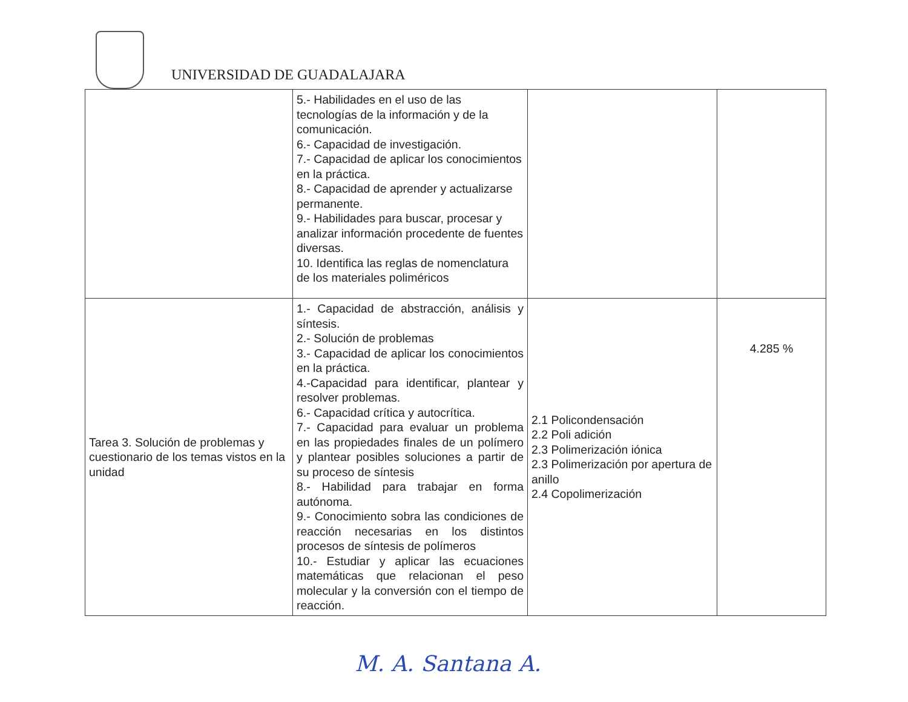UNIVERSIDAD DE GUADALAJARA
| | 5.- Habilidades en el uso de las tecnologías de la información y de la comunicación. 6.- Capacidad de investigación. 7.- Capacidad de aplicar los conocimientos en la práctica. 8.- Capacidad de aprender y actualizarse permanente. 9.- Habilidades para buscar, procesar y analizar información procedente de fuentes diversas. 10. Identifica las reglas de nomenclatura de los materiales poliméricos | | |
| Tarea 3. Solución de problemas y cuestionario de los temas vistos en la unidad | 1.- Capacidad de abstracción, análisis y síntesis. 2.- Solución de problemas 3.- Capacidad de aplicar los conocimientos en la práctica. 4.-Capacidad para identificar, plantear y resolver problemas. 6.- Capacidad crítica y autocrítica. 7.- Capacidad para evaluar un problema en las propiedades finales de un polímero y plantear posibles soluciones a partir de su proceso de síntesis 8.- Habilidad para trabajar en forma autónoma. 9.- Conocimiento sobra las condiciones de reacción necesarias en los distintos procesos de síntesis de polímeros 10.- Estudiar y aplicar las ecuaciones matemáticas que relacionan el peso molecular y la conversión con el tiempo de reacción. | 2.1 Policondensación 2.2 Poli adición 2.3 Polimerización iónica 2.3 Polimerización por apertura de anillo 2.4 Copolimerización | 4.285 % |
M. A. Santana A.